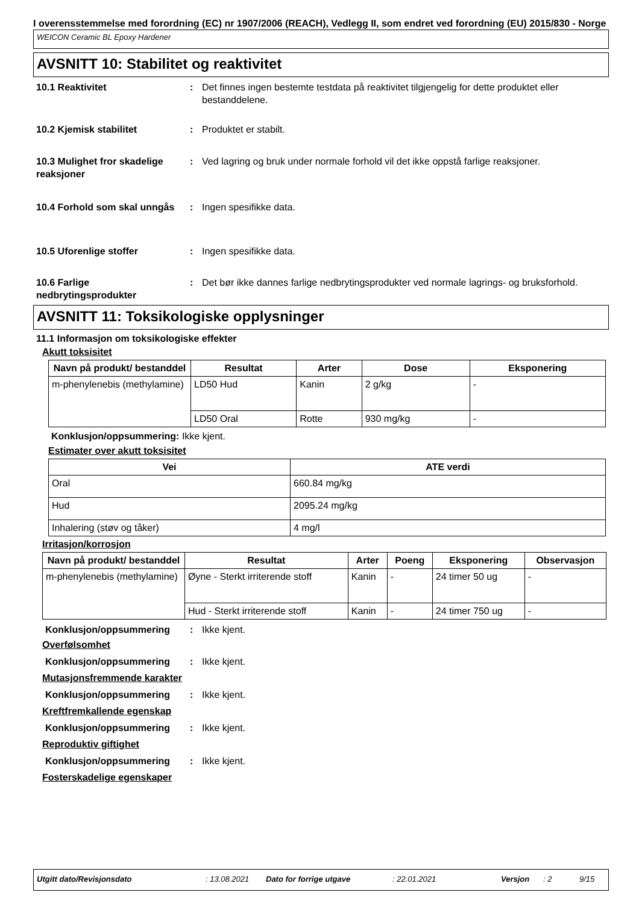I overensstemmelse med forordning (EC) nr 1907/2006 (REACH), Vedlegg II, som endret ved forordning (EU) 2015/830 - Norge
WEICON Ceramic BL Epoxy Hardener
AVSNITT 10: Stabilitet og reaktivitet
10.1 Reaktivitet : Det finnes ingen bestemte testdata på reaktivitet tilgjengelig for dette produktet eller bestanddelene.
10.2 Kjemisk stabilitet : Produktet er stabilt.
10.3 Mulighet fror skadelige reaksjoner
: Ved lagring og bruk under normale forhold vil det ikke oppstå farlige reaksjoner.
10.4 Forhold som skal unngås
: Ingen spesifikke data.
10.5 Uforenlige stoffer : Ingen spesifikke data.
10.6 Farlige nedbrytingsprodukter
: Det bør ikke dannes farlige nedbrytingsprodukter ved normale lagrings- og bruksforhold.
AVSNITT 11: Toksikologiske opplysninger
11.1 Informasjon om toksikologiske effekter
Akutt toksisitet
| Navn på produkt/ bestanddel | Resultat | Arter | Dose | Eksponering |
| --- | --- | --- | --- | --- |
| m-phenylenebis (methylamine) | LD50 Hud | Kanin | 2 g/kg | - |
| | LD50 Oral | Rotte | 930 mg/kg | - |
Konklusjon/oppsummering: Ikke kjent.
Estimater over akutt toksisitet
| Vei | ATE verdi |
| --- | --- |
| Oral | 660.84 mg/kg |
| Hud | 2095.24 mg/kg |
| Inhalering (støv og tåker) | 4 mg/l |
Irritasjon/korrosjon
| Navn på produkt/ bestanddel | Resultat | Arter | Poeng | Eksponering | Observasjon |
| --- | --- | --- | --- | --- | --- |
| m-phenylenebis (methylamine) | Øyne - Sterkt irriterende stoff | Kanin | - | 24 timer 50 ug | - |
| | Hud - Sterkt irriterende stoff | Kanin | - | 24 timer 750 ug | - |
Konklusjon/oppsummering : Ikke kjent.
Overfølsomhet
Konklusjon/oppsummering : Ikke kjent.
Mutasjonsfremmende karakter
Konklusjon/oppsummering : Ikke kjent.
Kreftfremkallende egenskap
Konklusjon/oppsummering : Ikke kjent.
Reproduktiv giftighet
Konklusjon/oppsummering : Ikke kjent.
Fosterskadelige egenskaper
Utgitt dato/Revisjonsdato: 13.08.2021 Dato for forrige utgave: 22.01.2021 Versjon: 2 9/15